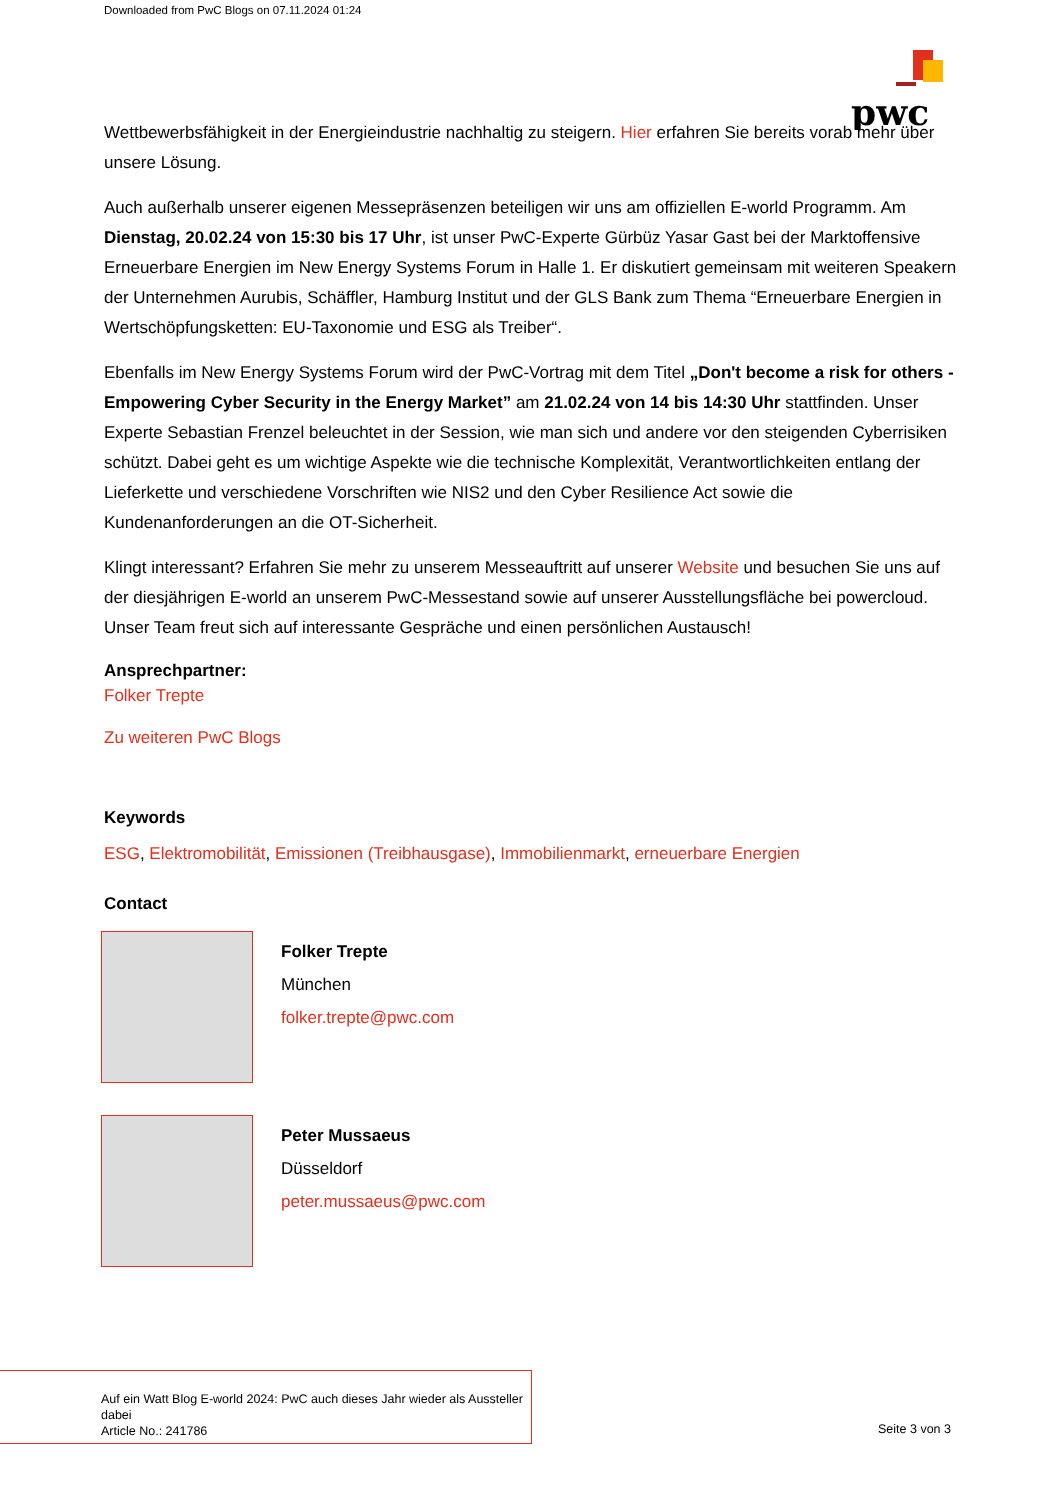Downloaded from PwC Blogs on 07.11.2024 01:24
pwc
Wettbewerbsfähigkeit in der Energieindustrie nachhaltig zu steigern. Hier erfahren Sie bereits vorab mehr über unsere Lösung.
Auch außerhalb unserer eigenen Messepräsenzen beteiligen wir uns am offiziellen E-world Programm. Am Dienstag, 20.02.24 von 15:30 bis 17 Uhr, ist unser PwC-Experte Gürbüz Yasar Gast bei der Marktoffensive Erneuerbare Energien im New Energy Systems Forum in Halle 1. Er diskutiert gemeinsam mit weiteren Speakern der Unternehmen Aurubis, Schäffler, Hamburg Institut und der GLS Bank zum Thema “Erneuerbare Energien in Wertschöpfungsketten: EU-Taxonomie und ESG als Treiber“.
Ebenfalls im New Energy Systems Forum wird der PwC-Vortrag mit dem Titel „Don't become a risk for others - Empowering Cyber Security in the Energy Market” am 21.02.24 von 14 bis 14:30 Uhr stattfinden. Unser Experte Sebastian Frenzel beleuchtet in der Session, wie man sich und andere vor den steigenden Cyberrisiken schützt. Dabei geht es um wichtige Aspekte wie die technische Komplexität, Verantwortlichkeiten entlang der Lieferkette und verschiedene Vorschriften wie NIS2 und den Cyber Resilience Act sowie die Kundenanforderungen an die OT-Sicherheit.
Klingt interessant? Erfahren Sie mehr zu unserem Messeauftritt auf unserer Website und besuchen Sie uns auf der diesjährigen E-world an unserem PwC-Messestand sowie auf unserer Ausstellungsfläche bei powercloud. Unser Team freut sich auf interessante Gespräche und einen persönlichen Austausch!
Ansprechpartner:
Folker Trepte
Zu weiteren PwC Blogs
Keywords
ESG, Elektromobilität, Emissionen (Treibhausgase), Immobilienmarkt, erneuerbare Energien
Contact
Folker Trepte
München
folker.trepte@pwc.com
Peter Mussaeus
Düsseldorf
peter.mussaeus@pwc.com
Auf ein Watt Blog E-world 2024: PwC auch dieses Jahr wieder als Aussteller dabei
Article No.: 241786
Seite 3 von 3